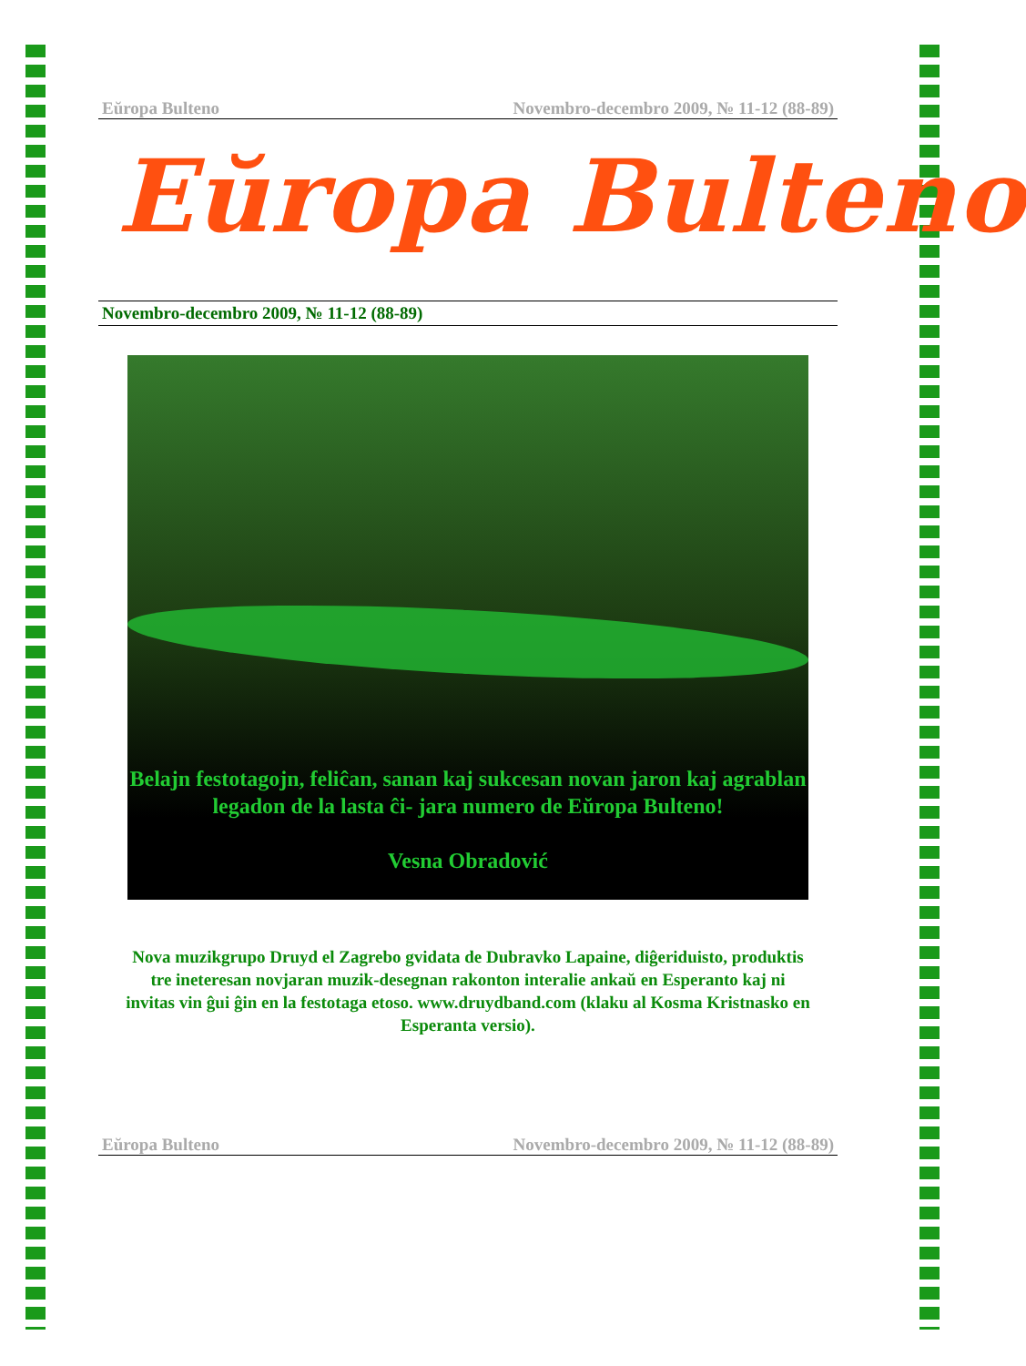Eŭropa Bulteno Novembro-decembro 2009, № 11-12 (88-89)
Eŭropa Bulteno
Novembro-decembro 2009, № 11-12 (88-89)
Belajn festotagojn, feliĉan, sanan kaj sukcesan novan jaron kaj agrablan legadon de la lasta ĉi- jara numero de Eŭropa Bulteno!
Vesna Obradović
Nova muzikgrupo Druyd el Zagrebo gvidata de Dubravko Lapaine, diĝeriduisto, produktis tre ineteresan novjaran muzik-desegnan rakonton interalie ankaŭ en Esperanto kaj ni invitas vin ĝui ĝin en la festotaga etoso. www.druydband.com (klaku al Kosma Kristnasko en Esperanta versio).
Eŭropa Bulteno Novembro-decembro 2009, № 11-12 (88-89)